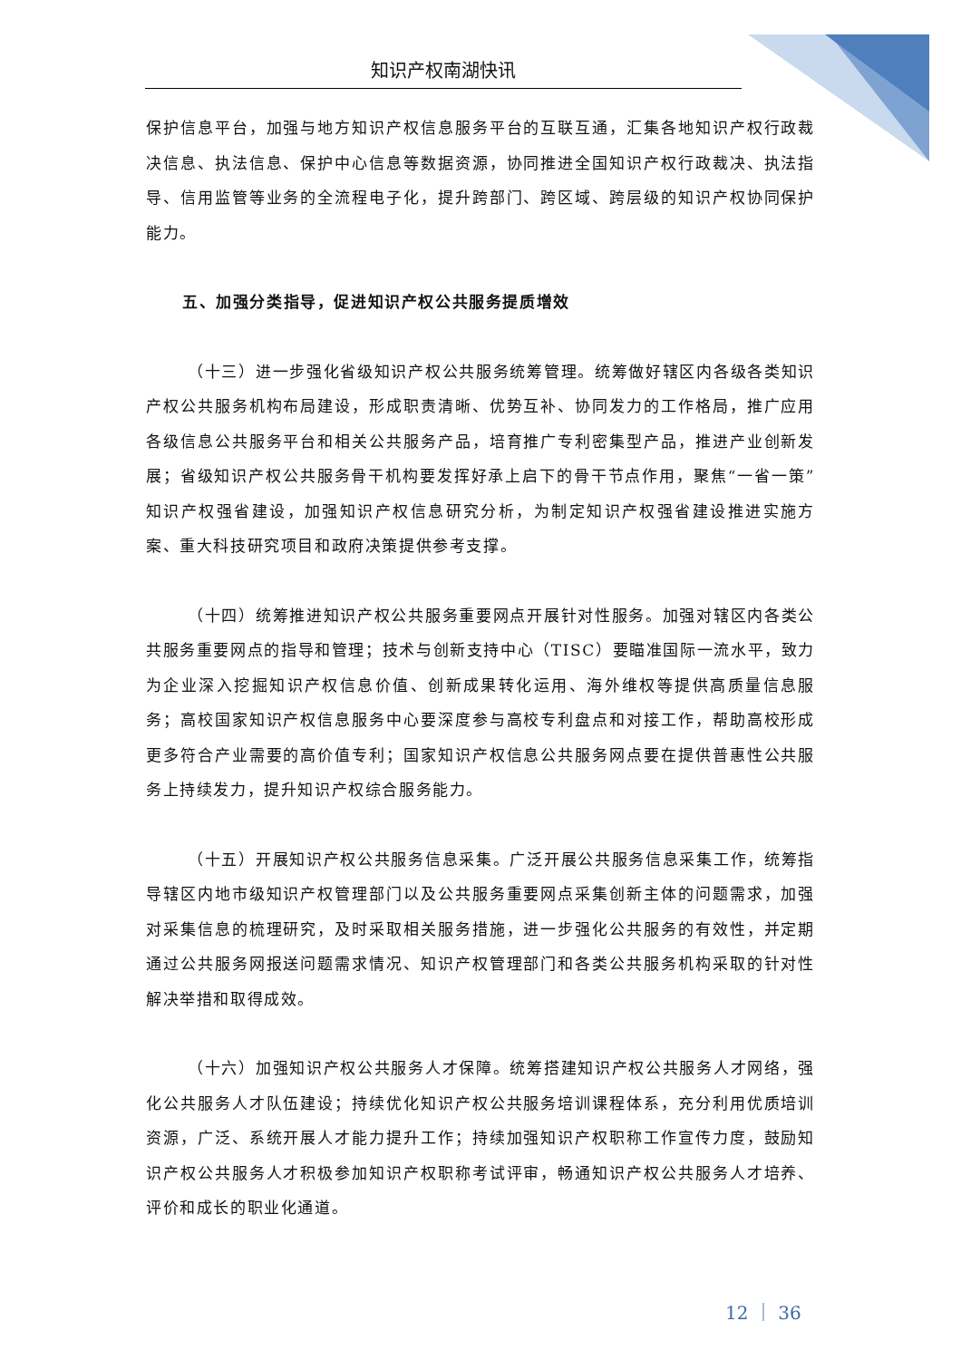知识产权南湖快讯
保护信息平台，加强与地方知识产权信息服务平台的互联互通，汇集各地知识产权行政裁决信息、执法信息、保护中心信息等数据资源，协同推进全国知识产权行政裁决、执法指导、信用监管等业务的全流程电子化，提升跨部门、跨区域、跨层级的知识产权协同保护能力。
五、加强分类指导，促进知识产权公共服务提质增效
（十三）进一步强化省级知识产权公共服务统筹管理。统筹做好辖区内各级各类知识产权公共服务机构布局建设，形成职责清晰、优势互补、协同发力的工作格局，推广应用各级信息公共服务平台和相关公共服务产品，培育推广专利密集型产品，推进产业创新发展；省级知识产权公共服务骨干机构要发挥好承上启下的骨干节点作用，聚焦“一省一策”知识产权强省建设，加强知识产权信息研究分析，为制定知识产权强省建设推进实施方案、重大科技研究项目和政府决策提供参考支撑。
（十四）统筹推进知识产权公共服务重要网点开展针对性服务。加强对辖区内各类公共服务重要网点的指导和管理；技术与创新支持中心（TISC）要瞄准国际一流水平，致力为企业深入挖掘知识产权信息价值、创新成果转化运用、海外维权等提供高质量信息服务；高校国家知识产权信息服务中心要深度参与高校专利盘点和对接工作，帮助高校形成更多符合产业需要的高价值专利；国家知识产权信息公共服务网点要在提供普惠性公共服务上持续发力，提升知识产权综合服务能力。
（十五）开展知识产权公共服务信息采集。广泛开展公共服务信息采集工作，统筹指导辖区内地市级知识产权管理部门以及公共服务重要网点采集创新主体的问题需求，加强对采集信息的梳理研究，及时采取相关服务措施，进一步强化公共服务的有效性，并定期通过公共服务网报送问题需求情况、知识产权管理部门和各类公共服务机构采取的针对性解决举措和取得成效。
（十六）加强知识产权公共服务人才保障。统筹搭建知识产权公共服务人才网络，强化公共服务人才队伍建设；持续优化知识产权公共服务培训课程体系，充分利用优质培训资源，广泛、系统开展人才能力提升工作；持续加强知识产权职称工作宣传力度，鼓励知识产权公共服务人才积极参加知识产权职称考试评审，畅通知识产权公共服务人才培养、评价和成长的职业化通道。
12 ｜ 36